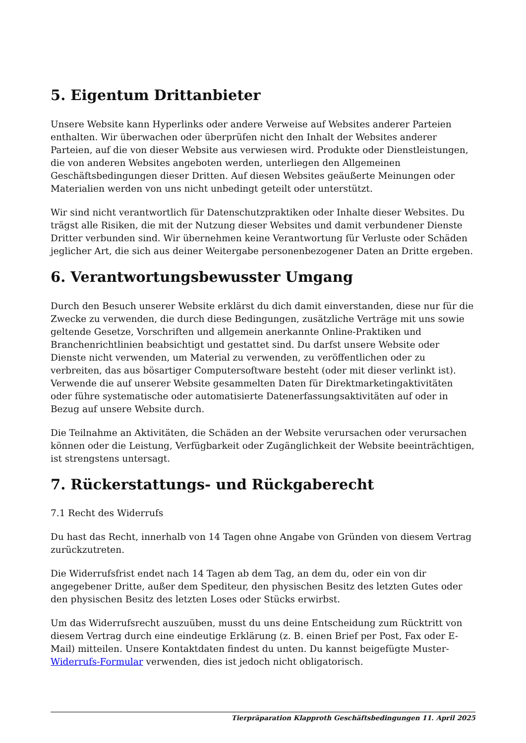5. Eigentum Drittanbieter
Unsere Website kann Hyperlinks oder andere Verweise auf Websites anderer Parteien enthalten. Wir überwachen oder überprüfen nicht den Inhalt der Websites anderer Parteien, auf die von dieser Website aus verwiesen wird. Produkte oder Dienstleistungen, die von anderen Websites angeboten werden, unterliegen den Allgemeinen Geschäftsbedingungen dieser Dritten. Auf diesen Websites geäußerte Meinungen oder Materialien werden von uns nicht unbedingt geteilt oder unterstützt.
Wir sind nicht verantwortlich für Datenschutzpraktiken oder Inhalte dieser Websites. Du trägst alle Risiken, die mit der Nutzung dieser Websites und damit verbundener Dienste Dritter verbunden sind. Wir übernehmen keine Verantwortung für Verluste oder Schäden jeglicher Art, die sich aus deiner Weitergabe personenbezogener Daten an Dritte ergeben.
6. Verantwortungsbewusster Umgang
Durch den Besuch unserer Website erklärst du dich damit einverstanden, diese nur für die Zwecke zu verwenden, die durch diese Bedingungen, zusätzliche Verträge mit uns sowie geltende Gesetze, Vorschriften und allgemein anerkannte Online-Praktiken und Branchenrichtlinien beabsichtigt und gestattet sind. Du darfst unsere Website oder Dienste nicht verwenden, um Material zu verwenden, zu veröffentlichen oder zu verbreiten, das aus bösartiger Computersoftware besteht (oder mit dieser verlinkt ist). Verwende die auf unserer Website gesammelten Daten für Direktmarketingaktivitäten oder führe systematische oder automatisierte Datenerfassungsaktivitäten auf oder in Bezug auf unsere Website durch.
Die Teilnahme an Aktivitäten, die Schäden an der Website verursachen oder verursachen können oder die Leistung, Verfügbarkeit oder Zugänglichkeit der Website beeinträchtigen, ist strengstens untersagt.
7. Rückerstattungs- und Rückgaberecht
7.1 Recht des Widerrufs
Du hast das Recht, innerhalb von 14 Tagen ohne Angabe von Gründen von diesem Vertrag zurückzutreten.
Die Widerrufsfrist endet nach 14 Tagen ab dem Tag, an dem du, oder ein von dir angegebener Dritte, außer dem Spediteur, den physischen Besitz des letzten Gutes oder den physischen Besitz des letzten Loses oder Stücks erwirbst.
Um das Widerrufsrecht auszuüben, musst du uns deine Entscheidung zum Rücktritt von diesem Vertrag durch eine eindeutige Erklärung (z. B. einen Brief per Post, Fax oder E-Mail) mitteilen. Unsere Kontaktdaten findest du unten. Du kannst beigefügte Muster-Widerrufs-Formular verwenden, dies ist jedoch nicht obligatorisch.
Tierpräparation Klapproth Geschäftsbedingungen 11. April 2025